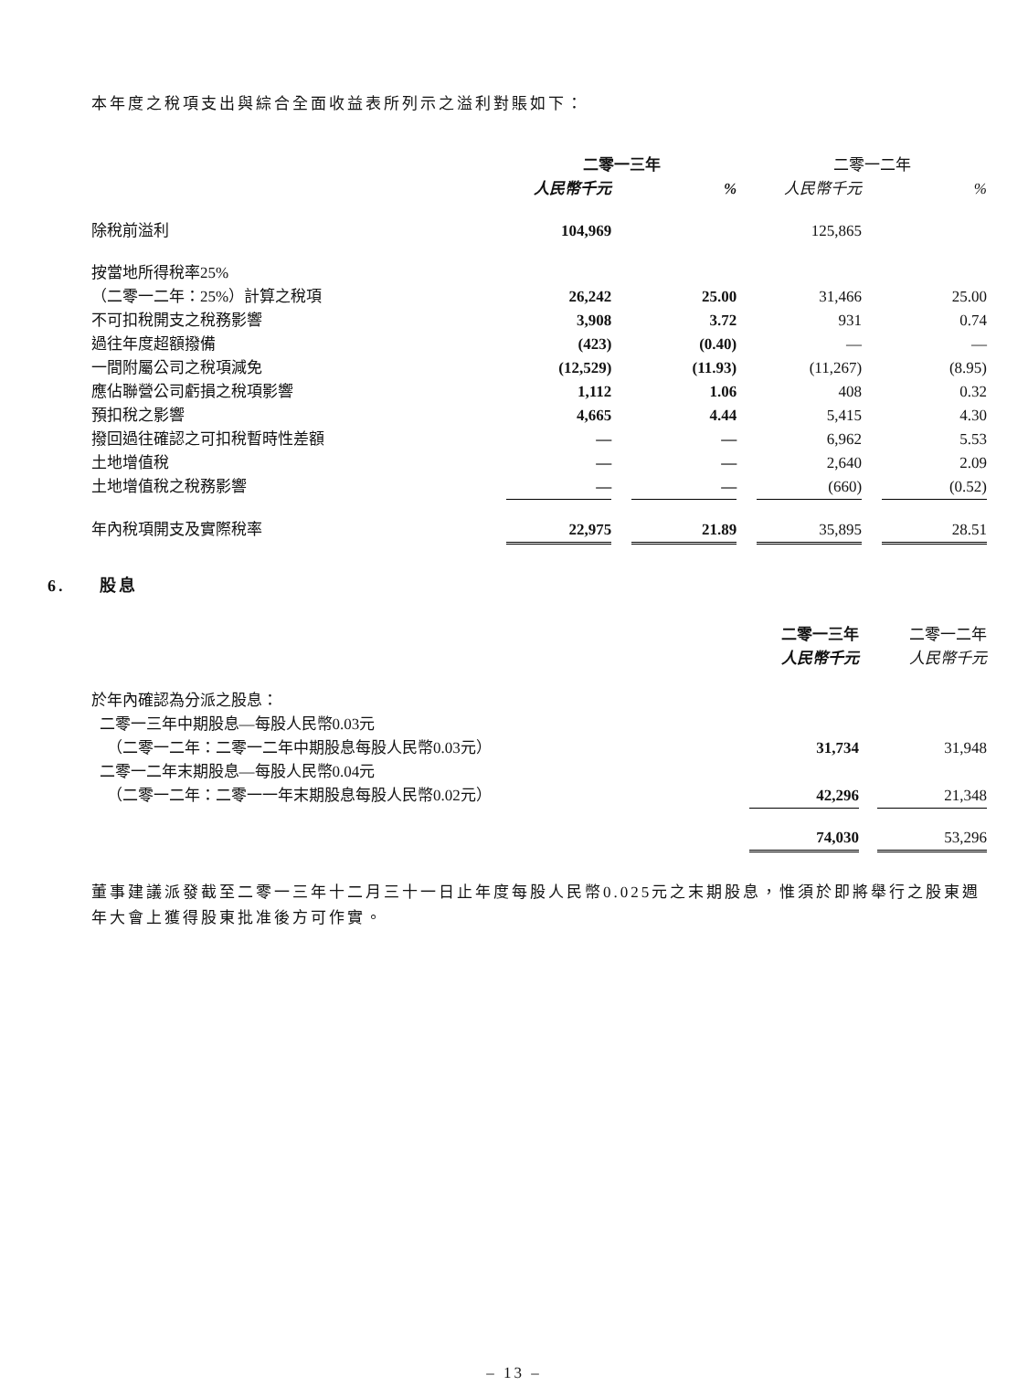本年度之稅項支出與綜合全面收益表所列示之溢利對賬如下：
| | 二零一三年 | | | | 二零一二年 | | |
| --- | --- | --- | --- | --- | --- | --- | --- |
| | 人民幣千元 | | % | | 人民幣千元 | | % |
| 除稅前溢利 | 104,969 | | | | 125,865 | | |
| 按當地所得稅率25% | | | | | | | |
| （二零一二年：25%）計算之稅項 | 26,242 | | 25.00 | | 31,466 | | 25.00 |
| 不可扣稅開支之稅務影響 | 3,908 | | 3.72 | | 931 | | 0.74 |
| 過往年度超額撥備 | (423) | | (0.40) | | — | | — |
| 一間附屬公司之稅項減免 | (12,529) | | (11.93) | | (11,267) | | (8.95) |
| 應佔聯營公司虧損之稅項影響 | 1,112 | | 1.06 | | 408 | | 0.32 |
| 預扣稅之影響 | 4,665 | | 4.44 | | 5,415 | | 4.30 |
| 撥回過往確認之可扣稅暫時性差額 | — | | — | | 6,962 | | 5.53 |
| 土地增值稅 | — | | — | | 2,640 | | 2.09 |
| 土地增值稅之稅務影響 | — | | — | | (660) | | (0.52) |
| 年內稅項開支及實際稅率 | 22,975 | | 21.89 | | 35,895 | | 28.51 |
6. 股息
| | 二零一三年 | | 二零一二年 |
| --- | --- | --- | --- |
| | 人民幣千元 | | 人民幣千元 |
| 於年內確認為分派之股息： | | | |
| 二零一三年中期股息—每股人民幣0.03元 | | | |
| （二零一二年：二零一二年中期股息每股人民幣0.03元） | 31,734 | | 31,948 |
| 二零一二年末期股息—每股人民幣0.04元 | | | |
| （二零一二年：二零一一年末期股息每股人民幣0.02元） | 42,296 | | 21,348 |
| | 74,030 | | 53,296 |
董事建議派發截至二零一三年十二月三十一日止年度每股人民幣0.025元之末期股息，惟須於即將舉行之股東週年大會上獲得股東批准後方可作實。
– 13 –